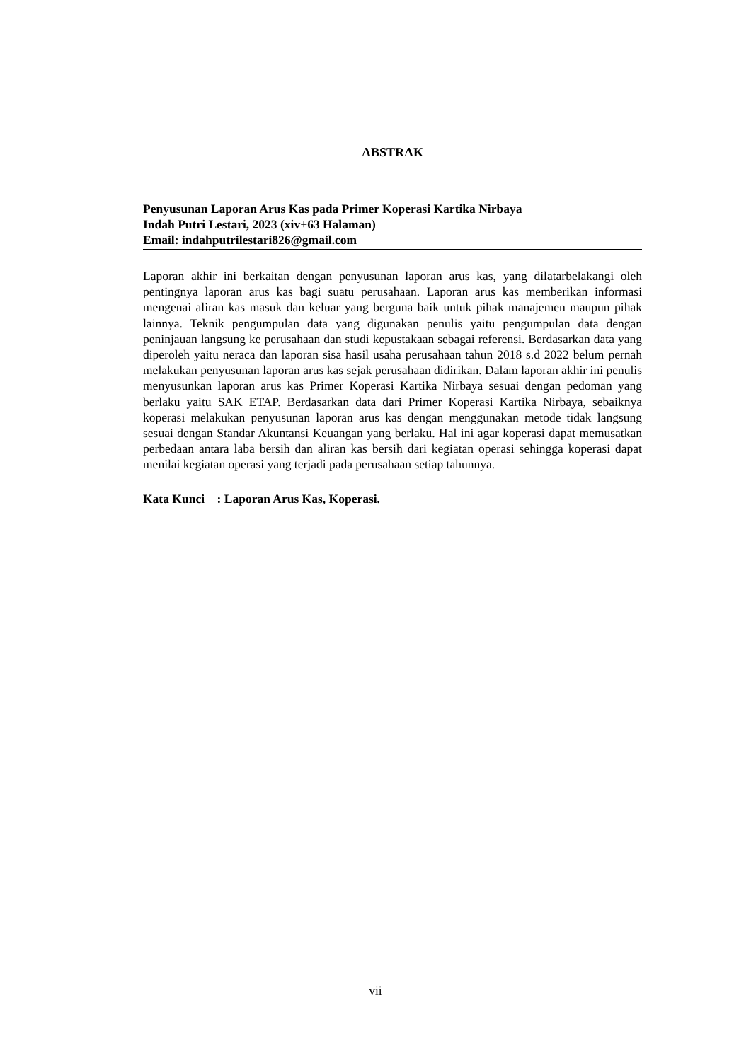ABSTRAK
Penyusunan Laporan Arus Kas pada Primer Koperasi Kartika Nirbaya
Indah Putri Lestari, 2023 (xiv+63 Halaman)
Email: indahputrilestari826@gmail.com
Laporan akhir ini berkaitan dengan penyusunan laporan arus kas, yang dilatarbelakangi oleh pentingnya laporan arus kas bagi suatu perusahaan. Laporan arus kas memberikan informasi mengenai aliran kas masuk dan keluar yang berguna baik untuk pihak manajemen maupun pihak lainnya. Teknik pengumpulan data yang digunakan penulis yaitu pengumpulan data dengan peninjauan langsung ke perusahaan dan studi kepustakaan sebagai referensi. Berdasarkan data yang diperoleh yaitu neraca dan laporan sisa hasil usaha perusahaan tahun 2018 s.d 2022 belum pernah melakukan penyusunan laporan arus kas sejak perusahaan didirikan. Dalam laporan akhir ini penulis menyusunkan laporan arus kas Primer Koperasi Kartika Nirbaya sesuai dengan pedoman yang berlaku yaitu SAK ETAP. Berdasarkan data dari Primer Koperasi Kartika Nirbaya, sebaiknya koperasi melakukan penyusunan laporan arus kas dengan menggunakan metode tidak langsung sesuai dengan Standar Akuntansi Keuangan yang berlaku. Hal ini agar koperasi dapat memusatkan perbedaan antara laba bersih dan aliran kas bersih dari kegiatan operasi sehingga koperasi dapat menilai kegiatan operasi yang terjadi pada perusahaan setiap tahunnya.
Kata Kunci : Laporan Arus Kas, Koperasi.
vii